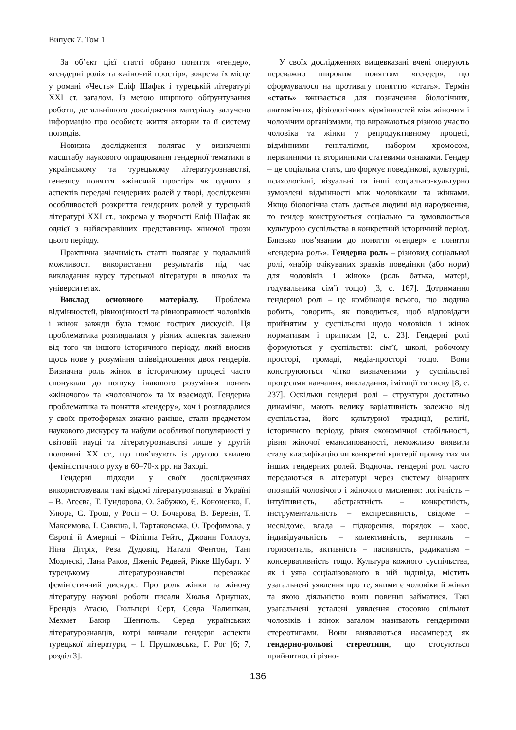Випуск 7. Том 1
За об’єкт цієї статті обрано поняття «гендер», «гендерні ролі» та «жіночий простір», зокрема їх місце у романі «Честь» Еліф Шафак і турецькій літературі XXI ст. загалом. Із метою ширшого обґрунтування роботи, детальнішого дослідження матеріалу залучено інформацію про особисте життя авторки та її систему поглядів.
Новизна дослідження полягає у визначенні масштабу наукового опрацювання гендерної тематики в українському та турецькому літературознавстві, генезису поняття «жіночий простір» як одного з аспектів передачі гендерних ролей у творі, дослідженні особливостей розкриття гендерних ролей у турецькій літературі XXI ст., зокрема у творчості Еліф Шафак як однієї з найяскравіших представниць жіночої прози цього періоду.
Практична значимість статті полягає у подальшій можливості використання результатів під час викладання курсу турецької літератури в школах та університетах.
Виклад основного матеріалу. Проблема відмінностей, рівноцінності та рівноправності чоловіків і жінок завжди була темою гострих дискусій. Ця проблематика розглядалася у різних аспектах залежно від того чи іншого історичного періоду, який вносив щось нове у розуміння співвідношення двох гендерів. Визначна роль жінок в історичному процесі часто спонукала до пошуку інакшого розуміння понять «жіночого» та «чоловічого» та їх взаємодії. Гендерна проблематика та поняття «гендеру», хоч і розглядалися у своїх протоформах значно раніше, стали предметом наукового дискурсу та набули особливої популярності у світовій науці та літературознавстві лише у другій половині XX ст., що пов’язують із другою хвилею феміністичного руху в 60–70-х рр. на Заході.
Гендерні підходи у своїх дослідженнях використовували такі відомі літературознавці: в Україні – В. Агеєва, Т. Гундорова, О. Забужко, Є. Кононенко, Г. Улюра, С. Трош, у Росії – О. Бочарова, В. Березін, Т. Максимова, І. Савкіна, І. Тартаковська, О. Трофимова, у Європі й Америці – Філіппа Гейтс, Джоанн Голлоуз, Ніна Дітріх, Реза Дудовіц, Наталі Фентон, Тані Модлескі, Лана Раков, Дженіс Редвей, Рікке Шубарт. У турецькому літературознавстві переважає феміністичний дискурс. Про роль жінки та жіночу літературу наукові роботи писали Хюлья Арнушах, Ерендіз Атасю, Гюльпері Серт, Севда Чалишкан, Мехмет Бакир Шенгюль. Серед українських літературознавців, котрі вивчали гендерні аспекти турецької літератури, – І. Прушковська, Г. Рог [6; 7, розділ 3].
У своїх дослідженнях вищевказані вчені оперують переважно широким поняттям «гендер», що сформувалося на противагу поняттю «стать». Термін «стать» вживається для позначення біологічних, анатомічних, фізіологічних відмінностей між жіночим і чоловічим організмами, що виражаються різною участю чоловіка та жінки у репродуктивному процесі, відмінними геніталіями, набором хромосом, первинними та вторинними статевими ознаками. Гендер – це соціальна стать, що формує поведінкові, культурні, психологічні, візуальні та інші соціально-культурно зумовлені відмінності між чоловіками та жінками. Якщо біологічна стать дається людині від народження, то гендер конструюється соціально та зумовлюється культурою суспільства в конкретний історичний період. Близько пов’язаним до поняття «гендер» є поняття «гендерна роль». Гендерна роль – різновид соціальної ролі, «набір очікуваних зразків поведінки (або норм) для чоловіків і жінок» (роль батька, матері, годувальника сім’ї тощо) [3, с. 167]. Дотримання гендерної ролі – це комбінація всього, що людина робить, говорить, як поводиться, щоб відповідати прийнятим у суспільстві щодо чоловіків і жінок нормативам і приписам [2, с. 23]. Гендерні ролі формуються у суспільстві: сім’ї, школі, робочому просторі, громаді, медіа-просторі тощо. Вони конструюються чітко визначеними у суспільстві процесами навчання, викладання, імітації та тиску [8, с. 237]. Оскільки гендерні ролі – структури достатньо динамічні, мають велику варіативність залежно від суспільства, його культурної традиції, релігії, історичного періоду, рівня економічної стабільності, рівня жіночої емансипованості, неможливо виявити сталу класифікацію чи конкретні критерії прояву тих чи інших гендерних ролей. Водночас гендерні ролі часто передаються в літературі через систему бінарних опозицій чоловічого і жіночого мислення: логічність – інтуїтивність, абстрактність – конкретність, інструментальність – експресивність, свідоме – несвідоме, влада – підкорення, порядок – хаос, індивідуальність – колективність, вертикаль – горизонталь, активність – пасивність, радикалізм – консервативність тощо. Культура кожного суспільства, як і уява соціалізованого в ній індивіда, містить узагальнені уявлення про те, якими є чоловіки й жінки та якою діяльністю вони повинні займатися. Такі узагальнені усталені уявлення стосовно спільнот чоловіків і жінок загалом називають гендерними стереотипами. Вони виявляються насамперед як гендерно-рольові стереотипи, що стосуються прийнятності різно-
136